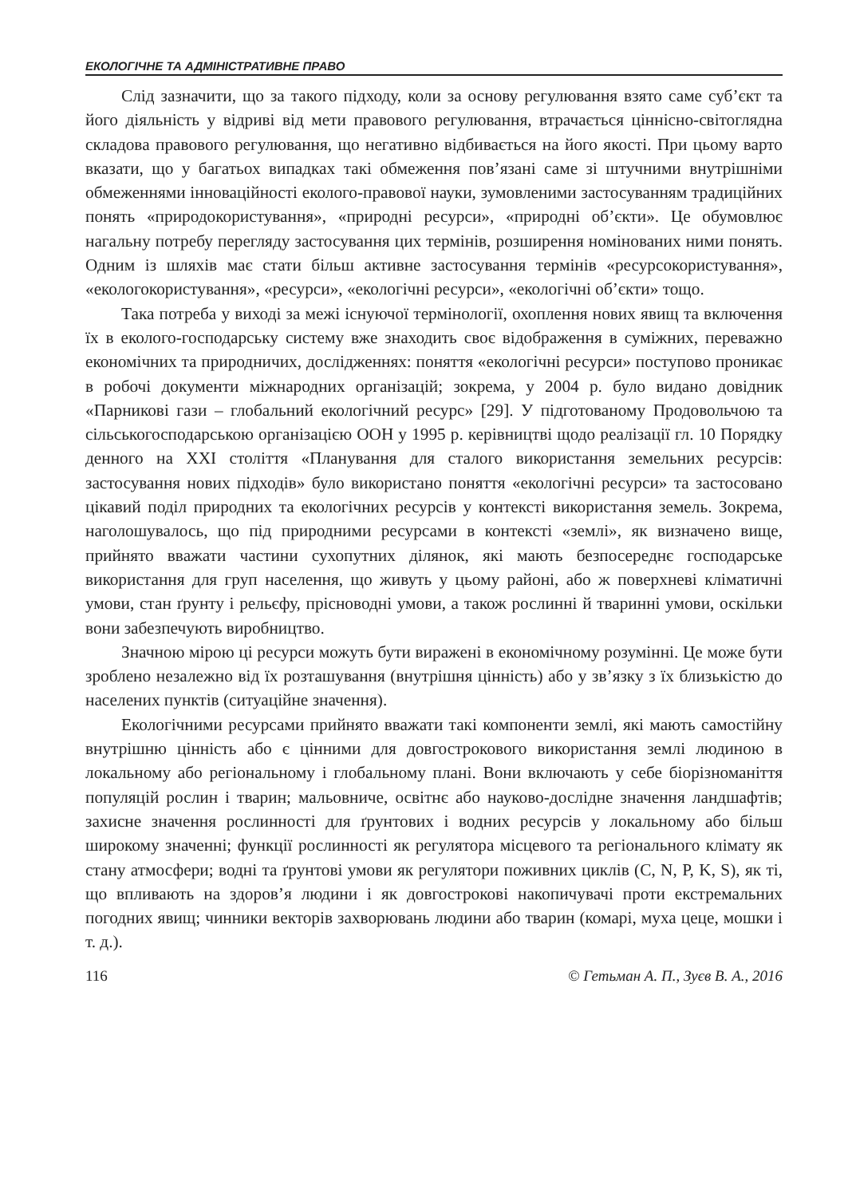ЕКОЛОГІЧНЕ ТА АДМІНІСТРАТИВНЕ ПРАВО
Слід зазначити, що за такого підходу, коли за основу регулювання взято саме суб’єкт та його діяльність у відриві від мети правового регулювання, втрачається ціннісно-світоглядна складова правового регулювання, що негативно відбивається на його якості. При цьому варто вказати, що у багатьох випадках такі обмеження пов’язані саме зі штучними внутрішніми обмеженнями інноваційності еколого-правової науки, зумовленими застосуванням традиційних понять «природокористування», «природні ресурси», «природні об’єкти». Це обумовлює нагальну потребу перегляду застосування цих термінів, розширення номінованих ними понять. Одним із шляхів має стати більш активне застосування термінів «ресурсокористування», «екологокористування», «ресурси», «екологічні ресурси», «екологічні об’єкти» тощо.
Така потреба у виході за межі існуючої термінології, охоплення нових явищ та включення їх в еколого-господарську систему вже знаходить своє відображення в суміжних, переважно економічних та природничих, дослідженнях: поняття «екологічні ресурси» поступово проникає в робочі документи міжнародних організацій; зокрема, у 2004 р. було видано довідник «Парникові гази – глобальний екологічний ресурс» [29]. У підготованому Продовольчою та сільськогосподарською організацією ООН у 1995 р. керівництві щодо реалізації гл. 10 Порядку денного на XXI століття «Планування для сталого використання земельних ресурсів: застосування нових підходів» було використано поняття «екологічні ресурси» та застосовано цікавий поділ природних та екологічних ресурсів у контексті використання земель. Зокрема, наголошувалось, що під природними ресурсами в контексті «землі», як визначено вище, прийнято вважати частини сухопутних ділянок, які мають безпосереднє господарське використання для груп населення, що живуть у цьому районі, або ж поверхневі кліматичні умови, стан ґрунту і рельєфу, прісноводні умови, а також рослинні й тваринні умови, оскільки вони забезпечують виробництво.
Значною мірою ці ресурси можуть бути виражені в економічному розумінні. Це може бути зроблено незалежно від їх розташування (внутрішня цінність) або у зв’язку з їх близькістю до населених пунктів (ситуаційне значення).
Екологічними ресурсами прийнято вважати такі компоненти землі, які мають самостійну внутрішню цінність або є цінними для довгострокового використання землі людиною в локальному або регіональному і глобальному плані. Вони включають у себе біорізноманіття популяцій рослин і тварин; мальовниче, освітнє або науково-дослідне значення ландшафтів; захисне значення рослинності для ґрунтових і водних ресурсів у локальному або більш широкому значенні; функції рослинності як регулятора місцевого та регіонального клімату як стану атмосфери; водні та ґрунтові умови як регулятори поживних циклів (C, N, P, K, S), як ті, що впливають на здоров’я людини і як довгострокові накопичувачі проти екстремальних погодних явищ; чинники векторів захворювань людини або тварин (комарі, муха цеце, мошки і т. д.).
116 © Гетьман А. П., Зуєв В. А., 2016